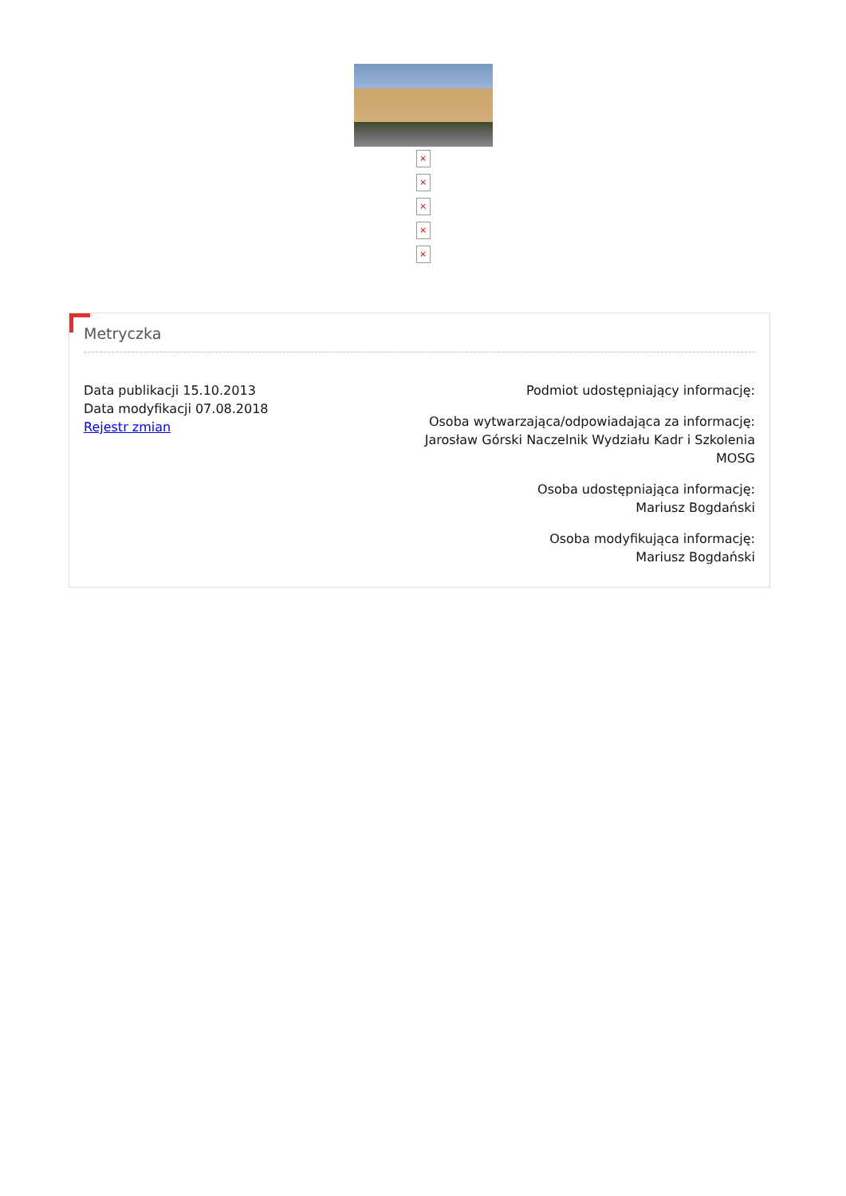×
×
×
×
×
Metryczka
Data publikacji 15.10.2013
Data modyfikacji 07.08.2018
Rejestr zmian
Podmiot udostępniający informację:
Osoba wytwarzająca/odpowiadająca za informację:
Jarosław Górski Naczelnik Wydziału Kadr i Szkolenia
MOSG
Osoba udostępniająca informację:
Mariusz Bogdański
Osoba modyfikująca informację:
Mariusz Bogdański